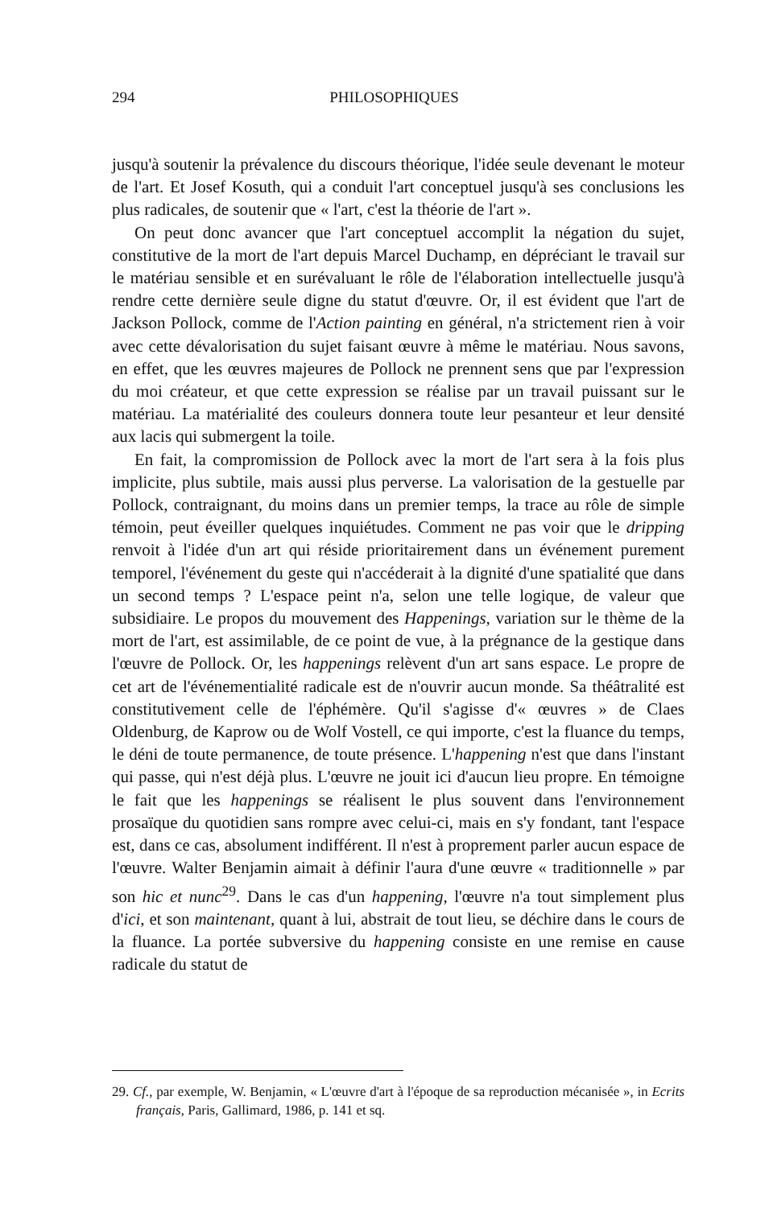294 PHILOSOPHIQUES
jusqu'à soutenir la prévalence du discours théorique, l'idée seule devenant le moteur de l'art. Et Josef Kosuth, qui a conduit l'art conceptuel jusqu'à ses conclusions les plus radicales, de soutenir que « l'art, c'est la théorie de l'art ».
On peut donc avancer que l'art conceptuel accomplit la négation du sujet, constitutive de la mort de l'art depuis Marcel Duchamp, en dépréciant le travail sur le matériau sensible et en surévaluant le rôle de l'élaboration intellectuelle jusqu'à rendre cette dernière seule digne du statut d'œuvre. Or, il est évident que l'art de Jackson Pollock, comme de l'Action painting en général, n'a strictement rien à voir avec cette dévalorisation du sujet faisant œuvre à même le matériau. Nous savons, en effet, que les œuvres majeures de Pollock ne prennent sens que par l'expression du moi créateur, et que cette expression se réalise par un travail puissant sur le matériau. La matérialité des couleurs donnera toute leur pesanteur et leur densité aux lacis qui submergent la toile.
En fait, la compromission de Pollock avec la mort de l'art sera à la fois plus implicite, plus subtile, mais aussi plus perverse. La valorisation de la gestuelle par Pollock, contraignant, du moins dans un premier temps, la trace au rôle de simple témoin, peut éveiller quelques inquiétudes. Comment ne pas voir que le dripping renvoit à l'idée d'un art qui réside prioritairement dans un événement purement temporel, l'événement du geste qui n'accéderait à la dignité d'une spatialité que dans un second temps ? L'espace peint n'a, selon une telle logique, de valeur que subsidiaire. Le propos du mouvement des Happenings, variation sur le thème de la mort de l'art, est assimilable, de ce point de vue, à la prégnance de la gestique dans l'œuvre de Pollock. Or, les happenings relèvent d'un art sans espace. Le propre de cet art de l'événementialité radicale est de n'ouvrir aucun monde. Sa théâtralité est constitutivement celle de l'éphémère. Qu'il s'agisse d'« œuvres » de Claes Oldenburg, de Kaprow ou de Wolf Vostell, ce qui importe, c'est la fluance du temps, le déni de toute permanence, de toute présence. L'happening n'est que dans l'instant qui passe, qui n'est déjà plus. L'œuvre ne jouit ici d'aucun lieu propre. En témoigne le fait que les happenings se réalisent le plus souvent dans l'environnement prosaïque du quotidien sans rompre avec celui-ci, mais en s'y fondant, tant l'espace est, dans ce cas, absolument indifférent. Il n'est à proprement parler aucun espace de l'œuvre. Walter Benjamin aimait à définir l'aura d'une œuvre « traditionnelle » par son hic et nunc<sup>29</sup>. Dans le cas d'un happening, l'œuvre n'a tout simplement plus d'ici, et son maintenant, quant à lui, abstrait de tout lieu, se déchire dans le cours de la fluance. La portée subversive du happening consiste en une remise en cause radicale du statut de
29. Cf., par exemple, W. Benjamin, « L'œuvre d'art à l'époque de sa reproduction mécanisée », in Ecrits français, Paris, Gallimard, 1986, p. 141 et sq.